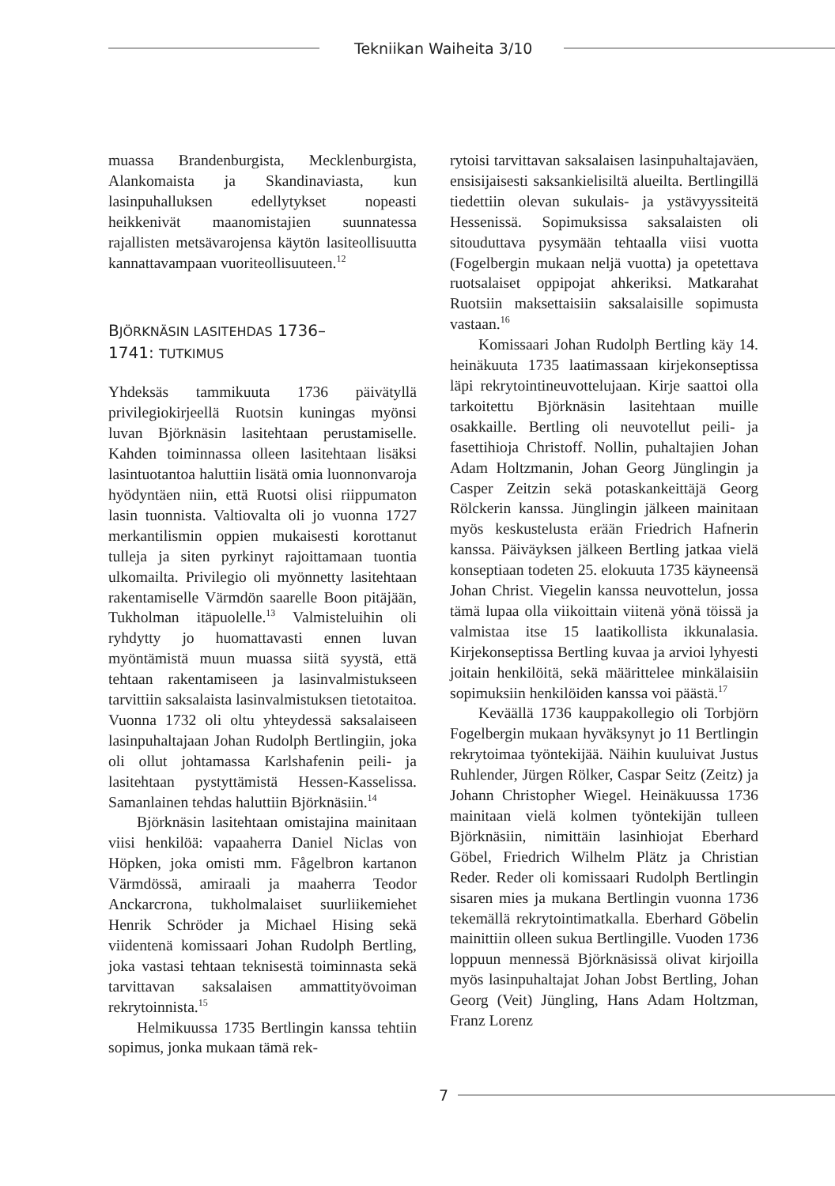Tekniikan Waiheita 3/10
muassa Brandenburgista, Mecklenburgista, Alankomaista ja Skandinaviasta, kun lasinpuhalluksen edellytykset nopeasti heikkenivät maanomistajien suunnatessa rajallisten metsävarojensa käytön lasiteollisuutta kannattavampaan vuoriteollisuuteen.<sup>12</sup>
BJÖRKNÄSIN LASITEHDAS 1736–
1741: TUTKIMUS
Yhdeksäs tammikuuta 1736 päivätyllä privilegiokirjeellä Ruotsin kuningas myönsi luvan Björknäsin lasitehtaan perustamiselle. Kahden toiminnassa olleen lasitehtaan lisäksi lasintuotantoa haluttiin lisätä omia luonnonvaroja hyödyntäen niin, että Ruotsi olisi riippumaton lasin tuonnista. Valtiovalta oli jo vuonna 1727 merkantilismin oppien mukaisesti korottanut tulleja ja siten pyrkinyt rajoittamaan tuontia ulkomailta. Privilegio oli myönnetty lasitehtaan rakentamiselle Värmdön saarelle Boon pitäjään, Tukholman itäpuolelle.<sup>13</sup> Valmisteluihin oli ryhdytty jo huomattavasti ennen luvan myöntämistä muun muassa siitä syystä, että tehtaan rakentamiseen ja lasinvalmistukseen tarvittiin saksalaista lasinvalmistuksen tietotaitoa. Vuonna 1732 oli oltu yhteydessä saksalaiseen lasinpuhaltajaan Johan Rudolph Bertlingiin, joka oli ollut johtamassa Karlshafenin peili- ja lasitehtaan pystyttämistä Hessen-Kasselissa. Samanlainen tehdas haluttiin Björknäsiin.<sup>14</sup>
Björknäsin lasitehtaan omistajina mainitaan viisi henkilöä: vapaaherra Daniel Niclas von Höpken, joka omisti mm. Fågelbron kartanon Värmdössä, amiraali ja maaherra Teodor Anckarcrona, tukholmalaiset suurliikemiehet Henrik Schröder ja Michael Hising sekä viidentenä komissaari Johan Rudolph Bertling, joka vastasi tehtaan teknisestä toiminnasta sekä tarvittavan saksalaisen ammattityövoiman rekrytoinnista.<sup>15</sup>
Helmikuussa 1735 Bertlingin kanssa tehtiin sopimus, jonka mukaan tämä rek-
rytoisi tarvittavan saksalaisen lasinpuhaltajaväen, ensisijaisesti saksankielisiltä alueilta. Bertlingillä tiedettiin olevan sukulais- ja ystävyyssiteitä Hessenissä. Sopimuksissa saksalaisten oli sitouduttava pysymään tehtaalla viisi vuotta (Fogelbergin mukaan neljä vuotta) ja opetettava ruotsalaiset oppipojat ahkeriksi. Matkarahat Ruotsiin maksettaisiin saksalaisille sopimusta vastaan.<sup>16</sup>
Komissaari Johan Rudolph Bertling käy 14. heinäkuuta 1735 laatimassaan kirjekonseptissa läpi rekrytointineuvottelujaan. Kirje saattoi olla tarkoitettu Björknäsin lasitehtaan muille osakkaille. Bertling oli neuvotellut peili- ja fasettihioja Christoff. Nollin, puhaltajien Johan Adam Holtzmanin, Johan Georg Jünglingin ja Casper Zeitzin sekä potaskankeittäjä Georg Rölckerin kanssa. Jünglingin jälkeen mainitaan myös keskustelusta erään Friedrich Hafnerin kanssa. Päiväyksen jälkeen Bertling jatkaa vielä konseptiaan todeten 25. elokuuta 1735 käyneensä Johan Christ. Viegelin kanssa neuvottelun, jossa tämä lupaa olla viikoittain viitenä yönä töissä ja valmistaa itse 15 laatikollista ikkunalasia. Kirjekonseptissa Bertling kuvaa ja arvioi lyhyesti joitain henkilöitä, sekä määrittelee minkälaisiin sopimuksiin henkilöiden kanssa voi päästä.<sup>17</sup>
Keväällä 1736 kauppakollegio oli Torbjörn Fogelbergin mukaan hyväksynyt jo 11 Bertlingin rekrytoimaa työntekijää. Näihin kuuluivat Justus Ruhlender, Jürgen Rölker, Caspar Seitz (Zeitz) ja Johann Christopher Wiegel. Heinäkuussa 1736 mainitaan vielä kolmen työntekijän tulleen Björknäsiin, nimittäin lasinhiojat Eberhard Göbel, Friedrich Wilhelm Plätz ja Christian Reder. Reder oli komissaari Rudolph Bertlingin sisaren mies ja mukana Bertlingin vuonna 1736 tekemällä rekrytointimatkalla. Eberhard Göbelin mainittiin olleen sukua Bertlingille. Vuoden 1736 loppuun mennessä Björknäsissä olivat kirjoilla myös lasinpuhaltajat Johan Jobst Bertling, Johan Georg (Veit) Jüngling, Hans Adam Holtzman, Franz Lorenz
7